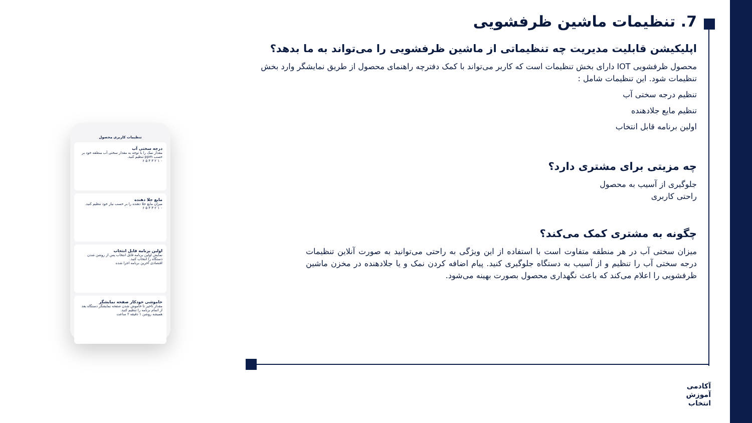7. تنظیمات ماشین ظرفشویی
اپلیکیشن قابلیت مدیریت چه تنظیماتی از ماشین ظرفشویی را می‌تواند به ما بدهد؟
محصول ظرفشویی IOT دارای بخش تنظیمات است که کاربر می‌تواند با کمک دفترچه راهنمای محصول از طریق نمایشگر وارد بخش تنظیمات شود. این تنظیمات شامل :
تنظیم درجه سختی آب
تنظیم مایع جلادهنده
اولین برنامه قابل انتخاب
چه مزیتی برای مشتری دارد؟
جلوگیری از آسیب به محصول
راحتی کاربری
چگونه به مشتری کمک می‌کند؟
میزان سختی آب در هر منطقه متفاوت است با استفاده از این ویژگی به راحتی می‌توانید به صورت آنلاین تنظیمات درجه سختی آب را تنظیم و از آسیب به دستگاه جلوگیری کنید. پیام اضافه کردن نمک و یا جلادهنده در مخزن ماشین ظرفشویی را اعلام می‌کند که باعث نگهداری محصول بصورت بهینه می‌شود.
تنظیمات کاربری محصول
درجه سختی آب
مقدار نمک را با توجه به مقدار سختی آب منطقه خود بر حسب ppm تنظیم کنید.
۰ ۱ ۲ ۳ ۴ ۵ ۶
مایع جلا دهنده
میزان مایع جلا دهنده را بر حسب نیاز خود تنظیم کنید.
۰ ۱ ۲ ۳ ۴ ۵ ۶
اولین برنامه قابل انتخاب
نمایش اولین برنامه قابل انتخاب پس از روشن شدن دستگاه را انتخاب کنید.
اقتصادی آخرین برنامه اجرا شده
خاموشی خودکار صفحه نمایشگر
مقدار تاخیر تا خاموش شدن صفحه نمایشگر دستگاه بعد از اتمام برنامه را تنظیم کنید.
همیشه روشن ۱ دقیقه ۲ ساعت
آکادمی
آموزش
انتخاب